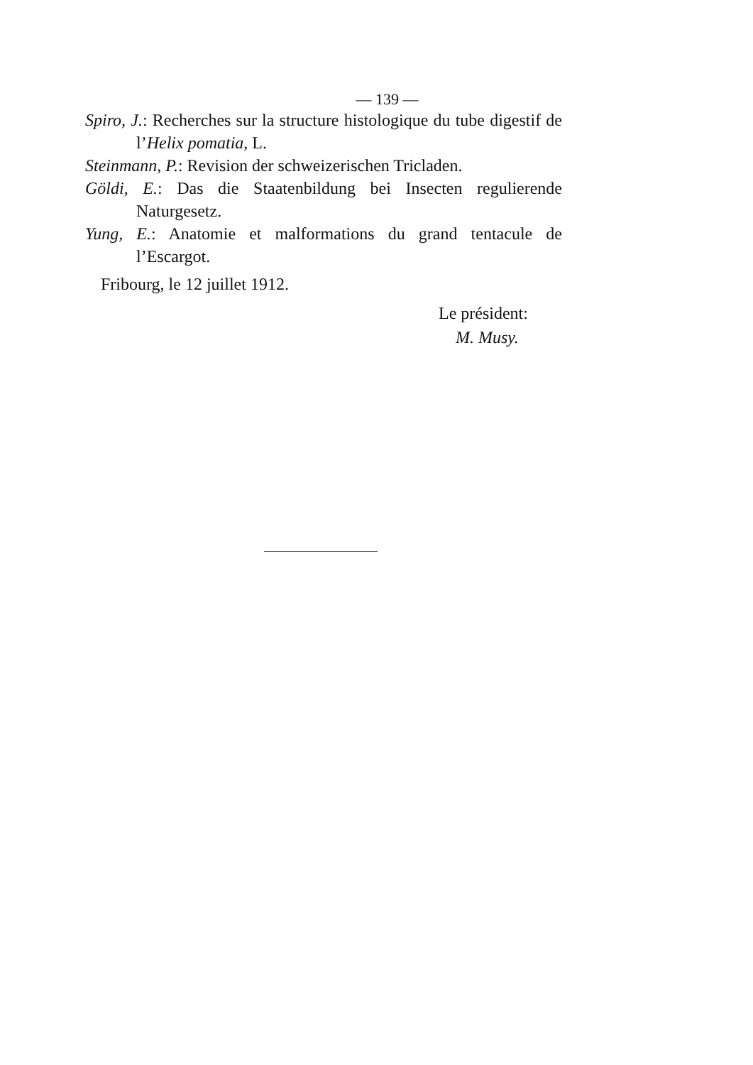— 139 —
Spiro, J.: Recherches sur la structure histologique du tube digestif de l’Helix pomatia, L.
Steinmann, P.: Revision der schweizerischen Tricladen.
Göldi, E.: Das die Staatenbildung bei Insecten regulierende Naturgesetz.
Yung, E.: Anatomie et malformations du grand tentacule de l’Escargot.
Fribourg, le 12 juillet 1912.
Le président:
M. Musy.